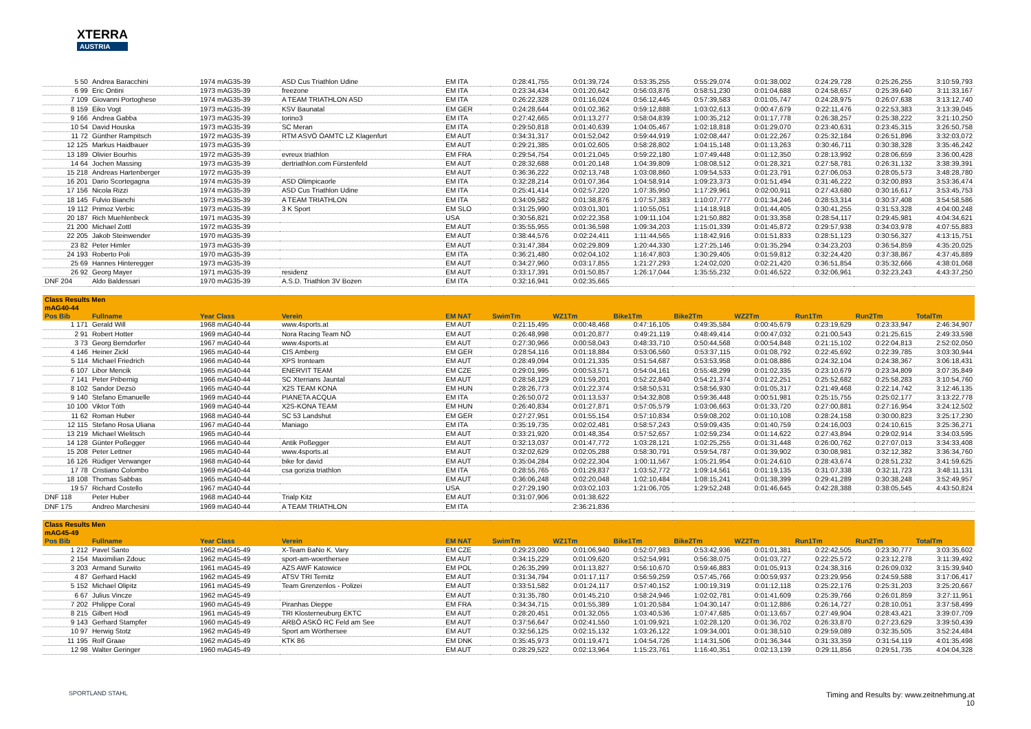XTERRA
AUSTRIA
| 5 50 | Andrea Baracchini | 1974 mAG35-39 | ASD Cus Triathlon Udine | EM ITA | 0:28:41,755 | 0:01:39,724 | 0:53:35,255 | 0:55:29,074 | 0:01:38,002 | 0:24:29,728 | 0:25:26,255 | 3:10:59,793 |
| 6 99 | Eric Ontini | 1973 mAG35-39 | freezone | EM ITA | 0:23:34,434 | 0:01:20,642 | 0:56:03,876 | 0:58:51,230 | 0:01:04,688 | 0:24:58,657 | 0:25:39,640 | 3:11:33,167 |
| 7 109 | Giovanni Portoghese | 1974 mAG35-39 | A TEAM TRIATHLON ASD | EM ITA | 0:26:22,328 | 0:01:16,024 | 0:56:12,445 | 0:57:39,583 | 0:01:05,747 | 0:24:28,975 | 0:26:07,638 | 3:13:12,740 |
| 8 159 | Eiko Vogt | 1973 mAG35-39 | KSV Baunatal | EM GER | 0:24:28,644 | 0:01:02,362 | 0:59:12,888 | 1:03:02,613 | 0:00:47,679 | 0:22:11,476 | 0:22:53,383 | 3:13:39,045 |
| 9 166 | Andrea Gabba | 1973 mAG35-39 | torino3 | EM ITA | 0:27:42,665 | 0:01:13,277 | 0:58:04,839 | 1:00:35,212 | 0:01:17,778 | 0:26:38,257 | 0:25:38,222 | 3:21:10,250 |
| 10 54 | David Houska | 1973 mAG35-39 | SC Meran | EM ITA | 0:29:50,818 | 0:01:40,639 | 1:04:05,467 | 1:02:18,818 | 0:01:29,070 | 0:23:40,631 | 0:23:45,315 | 3:26:50,758 |
| 11 72 | Günther Rampitsch | 1972 mAG35-39 | RTM ASVÖ ÖAMTC LZ Klagenfurt | EM AUT | 0:34:31,317 | 0:01:52,042 | 0:59:44,919 | 1:02:08,447 | 0:01:22,267 | 0:25:32,184 | 0:26:51,896 | 3:32:03,072 |
| 12 125 | Markus Haidbauer | 1973 mAG35-39 | | EM AUT | 0:29:21,385 | 0:01:02,605 | 0:58:28,802 | 1:04:15,148 | 0:01:13,263 | 0:30:46,711 | 0:30:38,328 | 3:35:46,242 |
| 13 189 | Olivier Bourhis | 1972 mAG35-39 | evreux triathlon | EM FRA | 0:29:54,754 | 0:01:21,045 | 0:59:22,180 | 1:07:49,448 | 0:01:12,350 | 0:28:13,992 | 0:28:06,659 | 3:36:00,428 |
| 14 64 | Jochen Massing | 1973 mAG35-39 | dertriathlon.com Fürstenfeld | EM AUT | 0:28:32,688 | 0:01:20,148 | 1:04:39,809 | 1:08:08,512 | 0:01:28,321 | 0:27:58,781 | 0:26:31,132 | 3:38:39,391 |
| 15 218 | Andreas Hartenberger | 1972 mAG35-39 | | EM AUT | 0:36:36,222 | 0:02:13,748 | 1:03:08,860 | 1:09:54,533 | 0:01:23,791 | 0:27:06,053 | 0:28:05,573 | 3:48:28,780 |
| 16 201 | Dario Scortegagna | 1974 mAG35-39 | ASD Olimpicaorle | EM ITA | 0:32:28,214 | 0:01:07,364 | 1:04:58,914 | 1:09:23,373 | 0:01:51,494 | 0:31:46,222 | 0:32:00,893 | 3:53:36,474 |
| 17 156 | Nicola Rizzi | 1974 mAG35-39 | ASD Cus Triathlon Udine | EM ITA | 0:25:41,414 | 0:02:57,220 | 1:07:35,950 | 1:17:29,961 | 0:02:00,911 | 0:27:43,680 | 0:30:16,617 | 3:53:45,753 |
| 18 145 | Fulvio Bianchi | 1973 mAG35-39 | A TEAM TRIATHLON | EM ITA | 0:34:09,582 | 0:01:38,876 | 1:07:57,383 | 1:10:07,777 | 0:01:34,246 | 0:28:53,314 | 0:30:37,408 | 3:54:58,586 |
| 19 112 | Primoz Verbic | 1973 mAG35-39 | 3 K Sport | EM SLO | 0:31:25,990 | 0:03:01,301 | 1:10:55,051 | 1:14:18,918 | 0:01:44,405 | 0:30:41,255 | 0:31:53,328 | 4:04:00,248 |
| 20 187 | Rich Muehlenbeck | 1971 mAG35-39 | | USA | 0:30:56,821 | 0:02:22,358 | 1:09:11,104 | 1:21:50,882 | 0:01:33,358 | 0:28:54,117 | 0:29:45,981 | 4:04:34,621 |
| 21 200 | Michael Zottl | 1972 mAG35-39 | | EM AUT | 0:35:55,955 | 0:01:36,598 | 1:09:34,203 | 1:15:01,339 | 0:01:45,872 | 0:29:57,938 | 0:34:03,978 | 4:07:55,883 |
| 22 205 | Jakob Steinwender | 1970 mAG35-39 | | EM AUT | 0:38:44,576 | 0:02:24,411 | 1:11:44,565 | 1:18:42,916 | 0:01:51,833 | 0:28:51,123 | 0:30:56,327 | 4:13:15,751 |
| 23 82 | Peter Himler | 1973 mAG35-39 | | EM AUT | 0:31:47,384 | 0:02:29,809 | 1:20:44,330 | 1:27:25,146 | 0:01:35,294 | 0:34:23,203 | 0:36:54,859 | 4:35:20,025 |
| 24 193 | Roberto Poli | 1970 mAG35-39 | | EM ITA | 0:36:21,480 | 0:02:04,102 | 1:16:47,803 | 1:30:29,405 | 0:01:59,812 | 0:32:24,420 | 0:37:38,867 | 4:37:45,889 |
| 25 69 | Hannes Hinteregger | 1973 mAG35-39 | | EM AUT | 0:34:27,960 | 0:03:17,855 | 1:21:27,293 | 1:24:02,020 | 0:02:21,420 | 0:36:51,854 | 0:35:32,666 | 4:38:01,068 |
| 26 92 | Georg Mayer | 1971 mAG35-39 | residenz | EM AUT | 0:33:17,391 | 0:01:50,857 | 1:26:17,044 | 1:35:55,232 | 0:01:46,522 | 0:32:06,961 | 0:32:23,243 | 4:43:37,250 |
| DNF 204 | Aldo Baldessari | 1970 mAG35-39 | A.S.D. Triathlon 3V Bozen | EM ITA | 0:32:16,941 | 0:02:35,665 | | | | | | |
| Class Results Men mAG40-44 | | | | | | | | | | | | |
| Pos Bib | Fullname | Year Class | Verein | EM NAT | SwimTm | WZ1Tm | Bike1Tm | Bike2Tm | WZ2Tm | Run1Tm | Run2Tm | TotalTm |
| 1 171 | Gerald Will | 1968 mAG40-44 | www.4sports.at | EM AUT | 0:21:15,495 | 0:00:48,468 | 0:47:16,105 | 0:49:35,584 | 0:00:45,679 | 0:23:19,629 | 0:23:33,947 | 2:46:34,907 |
| 2 91 | Robert Hotter | 1969 mAG40-44 | Nora Racing Team NÖ | EM AUT | 0:26:48,998 | 0:01:20,877 | 0:49:21,119 | 0:48:49,414 | 0:00:47,032 | 0:21:00,543 | 0:21:25,615 | 2:49:33,598 |
| 3 73 | Georg Berndorfer | 1967 mAG40-44 | www.4sports.at | EM AUT | 0:27:30,966 | 0:00:58,043 | 0:48:33,710 | 0:50:44,568 | 0:00:54,848 | 0:21:15,102 | 0:22:04,813 | 2:52:02,050 |
| 4 146 | Heiner Zickl | 1965 mAG40-44 | CIS Amberg | EM GER | 0:28:54,116 | 0:01:18,884 | 0:53:06,560 | 0:53:37,115 | 0:01:08,792 | 0:22:45,692 | 0:22:39,785 | 3:03:30,944 |
| 5 114 | Michael Friedrich | 1966 mAG40-44 | XPS Ironteam | EM AUT | 0:28:49,094 | 0:01:21,335 | 0:51:54,687 | 0:53:53,958 | 0:01:08,886 | 0:24:32,104 | 0:24:38,367 | 3:06:18,431 |
| 6 107 | Libor Mencik | 1965 mAG40-44 | ENERVIT TEAM | EM CZE | 0:29:01,995 | 0:00:53,571 | 0:54:04,161 | 0:55:48,299 | 0:01:02,335 | 0:23:10,679 | 0:23:34,809 | 3:07:35,849 |
| 7 141 | Peter Pribernig | 1966 mAG40-44 | SC Xterrians Jauntal | EM AUT | 0:28:58,129 | 0:01:59,201 | 0:52:22,840 | 0:54:21,374 | 0:01:22,251 | 0:25:52,682 | 0:25:58,283 | 3:10:54,760 |
| 8 102 | Sandor Dezsö | 1965 mAG40-44 | X2S TEAM KONA | EM HUN | 0:28:26,773 | 0:01:22,374 | 0:58:50,531 | 0:58:56,930 | 0:01:05,317 | 0:21:49,468 | 0:22:14,742 | 3:12:46,135 |
| 9 140 | Stefano Emanuelle | 1969 mAG40-44 | PIANETA ACQUA | EM ITA | 0:26:50,072 | 0:01:13,537 | 0:54:32,808 | 0:59:36,448 | 0:00:51,981 | 0:25:15,755 | 0:25:02,177 | 3:13:22,778 |
| 10 100 | Viktor Tóth | 1969 mAG40-44 | X2S-KONA TEAM | EM HUN | 0:26:40,834 | 0:01:27,871 | 0:57:05,579 | 1:03:06,663 | 0:01:33,720 | 0:27:00,881 | 0:27:16,954 | 3:24:12,502 |
| 11 62 | Roman Huber | 1968 mAG40-44 | SC 53 Landshut | EM GER | 0:27:27,951 | 0:01:55,154 | 0:57:10,834 | 0:59:08,202 | 0:01:10,108 | 0:28:24,158 | 0:30:00,823 | 3:25:17,230 |
| 12 115 | Stefano Rosa Uliana | 1967 mAG40-44 | Maniago | EM ITA | 0:35:19,735 | 0:02:02,481 | 0:58:57,243 | 0:59:09,435 | 0:01:40,759 | 0:24:16,003 | 0:24:10,615 | 3:25:36,271 |
| 13 219 | Michael Wielitsch | 1965 mAG40-44 | | EM AUT | 0:33:21,920 | 0:01:48,354 | 0:57:52,657 | 1:02:59,234 | 0:01:14,622 | 0:27:43,894 | 0:29:02,914 | 3:34:03,595 |
| 14 128 | Günter Poßegger | 1966 mAG40-44 | Antik Poßegger | EM AUT | 0:32:13,037 | 0:01:47,772 | 1:03:28,121 | 1:02:25,255 | 0:01:31,448 | 0:26:00,762 | 0:27:07,013 | 3:34:33,408 |
| 15 208 | Peter Lettner | 1965 mAG40-44 | www.4sports.at | EM AUT | 0:32:02,629 | 0:02:05,288 | 0:58:30,791 | 0:59:54,787 | 0:01:39,902 | 0:30:08,981 | 0:32:12,382 | 3:36:34,760 |
| 16 126 | Rüdiger Verwanger | 1968 mAG40-44 | bike for david | EM AUT | 0:35:04,284 | 0:02:22,304 | 1:00:11,567 | 1:05:21,954 | 0:01:24,610 | 0:28:43,674 | 0:28:51,232 | 3:41:59,625 |
| 17 78 | Cristiano Colombo | 1969 mAG40-44 | csa gorizia triathlon | EM ITA | 0:28:55,765 | 0:01:29,837 | 1:03:52,772 | 1:09:14,561 | 0:01:19,135 | 0:31:07,338 | 0:32:11,723 | 3:48:11,131 |
| 18 108 | Thomas Sabbas | 1965 mAG40-44 | | EM AUT | 0:36:06,248 | 0:02:20,048 | 1:02:10,484 | 1:08:15,241 | 0:01:38,399 | 0:29:41,289 | 0:30:38,248 | 3:52:49,957 |
| 19 57 | Richard Costello | 1967 mAG40-44 | | USA | 0:27:29,190 | 0:03:02,103 | 1:21:06,705 | 1:29:52,248 | 0:01:46,645 | 0:42:28,388 | 0:38:05,545 | 4:43:50,824 |
| DNF 118 | Peter Huber | 1968 mAG40-44 | Trialp Kitz | EM AUT | 0:31:07,906 | 0:01:38,622 | | | | | | |
| DNF 175 | Andreo Marchesini | 1969 mAG40-44 | A TEAM TRIATHLON | EM ITA | | 2:36:21,836 | | | | | | |
| Class Results Men mAG45-49 | | | | | | | | | | | | |
| Pos Bib | Fullname | Year Class | Verein | EM NAT | SwimTm | WZ1Tm | Bike1Tm | Bike2Tm | WZ2Tm | Run1Tm | Run2Tm | TotalTm |
| 1 212 | Pavel Santo | 1962 mAG45-49 | X-Team BaNo K. Vary | EM CZE | 0:29:23,080 | 0:01:06,940 | 0:52:07,983 | 0:53:42,936 | 0:01:01,381 | 0:22:42,505 | 0:23:30,777 | 3:03:35,602 |
| 2 154 | Maximilian Zdouc | 1962 mAG45-49 | sport-am-woerthersee | EM AUT | 0:34:15,229 | 0:01:09,620 | 0:52:54,991 | 0:56:38,075 | 0:01:03,727 | 0:22:25,572 | 0:23:12,278 | 3:11:39,492 |
| 3 203 | Armand Surwito | 1961 mAG45-49 | AZS AWF Katowice | EM POL | 0:26:35,299 | 0:01:13,827 | 0:56:10,670 | 0:59:46,883 | 0:01:05,913 | 0:24:38,316 | 0:26:09,032 | 3:15:39,940 |
| 4 87 | Gerhard Hackl | 1962 mAG45-49 | ATSV TRI Ternitz | EM AUT | 0:31:34,794 | 0:01:17,117 | 0:56:59,259 | 0:57:45,766 | 0:00:59,937 | 0:23:29,956 | 0:24:59,588 | 3:17:06,417 |
| 5 152 | Michael Olipitz | 1961 mAG45-49 | Team Grenzenlos - Polizei | EM AUT | 0:33:51,582 | 0:01:24,117 | 0:57:40,152 | 1:00:19,319 | 0:01:12,118 | 0:25:22,176 | 0:25:31,203 | 3:25:20,667 |
| 6 67 | Julius Vincze | 1962 mAG45-49 | | EM AUT | 0:31:35,780 | 0:01:45,210 | 0:58:24,946 | 1:02:02,781 | 0:01:41,609 | 0:25:39,766 | 0:26:01,859 | 3:27:11,951 |
| 7 202 | Philippe Coral | 1960 mAG45-49 | Piranhas Dieppe | EM FRA | 0:34:34,715 | 0:01:55,389 | 1:01:20,584 | 1:04:30,147 | 0:01:12,886 | 0:26:14,727 | 0:28:10,051 | 3:37:58,499 |
| 8 215 | Gilbert Hödl | 1961 mAG45-49 | TRI Klosterneuburg EKTC | EM AUT | 0:28:20,451 | 0:01:32,055 | 1:03:40,536 | 1:07:47,685 | 0:01:13,657 | 0:27:49,904 | 0:28:43,421 | 3:39:07,709 |
| 9 143 | Gerhard Stampfer | 1960 mAG45-49 | ARBÖ ASKÖ RC Feld am See | EM AUT | 0:37:56,647 | 0:02:41,550 | 1:01:09,921 | 1:02:28,120 | 0:01:36,702 | 0:26:33,870 | 0:27:23,629 | 3:39:50,439 |
| 10 97 | Herwig Stotz | 1962 mAG45-49 | Sport am Wörthersee | EM AUT | 0:32:56,125 | 0:02:15,132 | 1:03:26,122 | 1:09:34,001 | 0:01:38,510 | 0:29:59,089 | 0:32:35,505 | 3:52:24,484 |
| 11 195 | Rolf Graae | 1962 mAG45-49 | KTK 86 | EM DNK | 0:35:45,973 | 0:01:19,471 | 1:04:54,726 | 1:14:31,506 | 0:01:36,344 | 0:31:33,359 | 0:31:54,119 | 4:01:35,498 |
| 12 98 | Walter Geringer | 1960 mAG45-49 | | EM AUT | 0:28:29,522 | 0:02:13,964 | 1:15:23,761 | 1:16:40,351 | 0:02:13,139 | 0:29:11,856 | 0:29:51,735 | 4:04:04,328 |
SPORTLAND STAHL
Timing and Results by: www.zeitnehmung.at
10